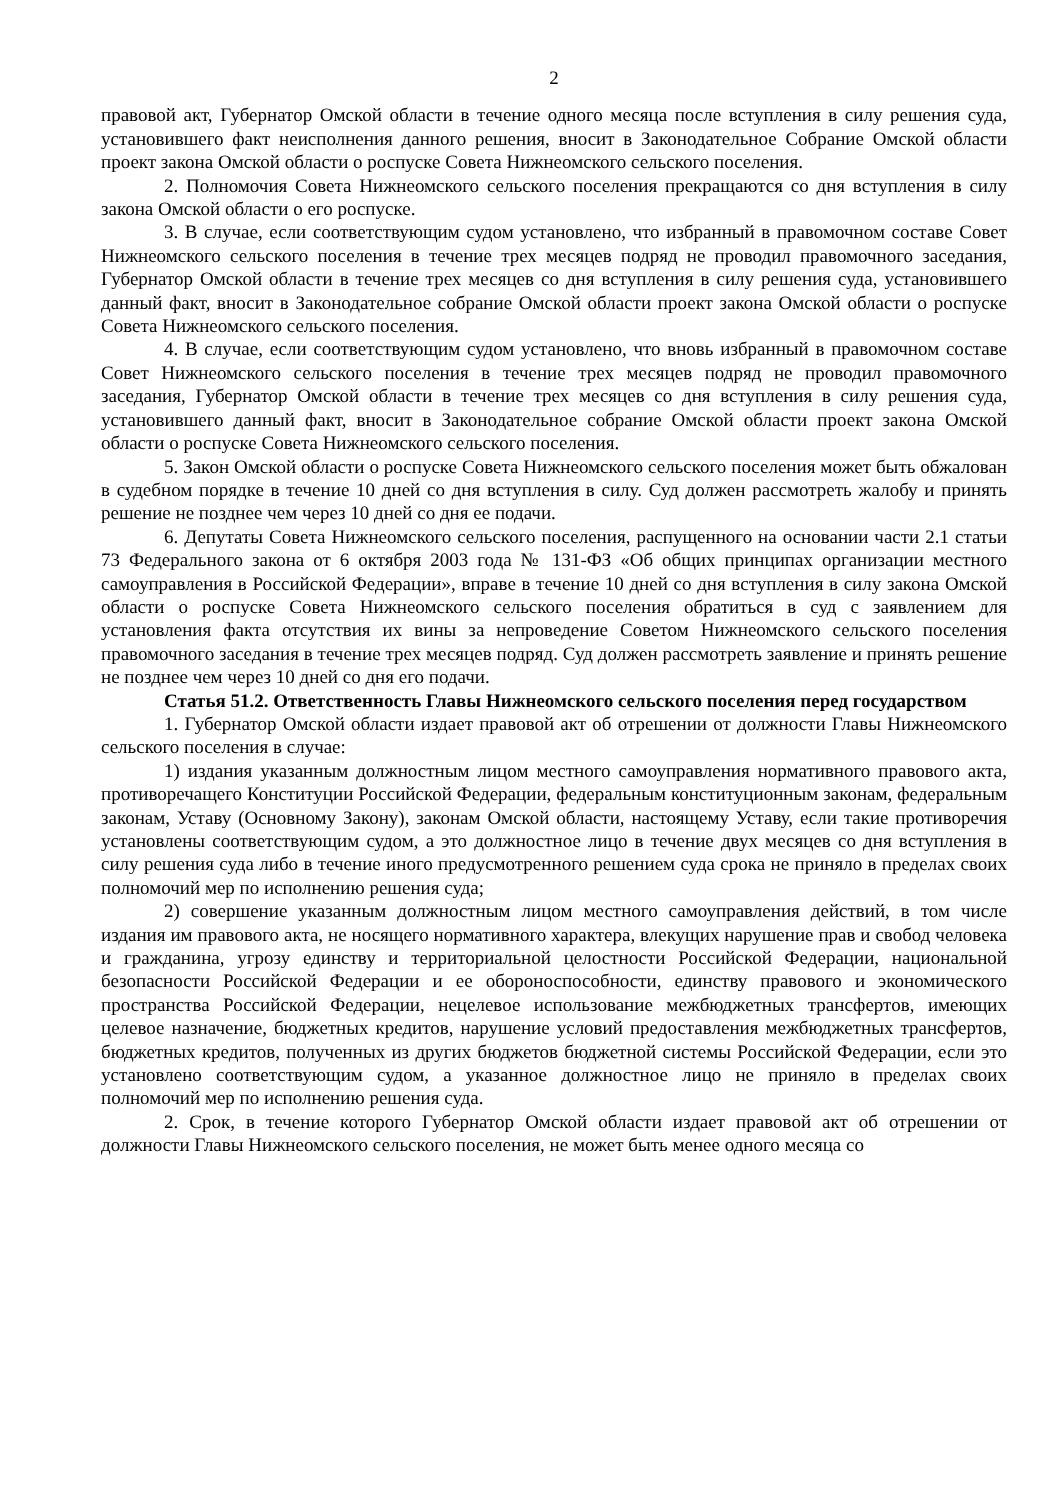2
правовой акт, Губернатор Омской области в течение одного месяца после вступления в силу решения суда, установившего факт неисполнения данного решения, вносит в Законодательное Собрание Омской области проект закона Омской области о роспуске Совета Нижнеомского сельского поселения.
2. Полномочия Совета Нижнеомского сельского поселения прекращаются со дня вступления в силу закона Омской области о его роспуске.
3. В случае, если соответствующим судом установлено, что избранный в правомочном составе Совет Нижнеомского сельского поселения в течение трех месяцев подряд не проводил правомочного заседания, Губернатор Омской области в течение трех месяцев со дня вступления в силу решения суда, установившего данный факт, вносит в Законодательное собрание Омской области проект закона Омской области о роспуске Совета Нижнеомского сельского поселения.
4. В случае, если соответствующим судом установлено, что вновь избранный в правомочном составе Совет Нижнеомского сельского поселения в течение трех месяцев подряд не проводил правомочного заседания, Губернатор Омской области в течение трех месяцев со дня вступления в силу решения суда, установившего данный факт, вносит в Законодательное собрание Омской области проект закона Омской области о роспуске Совета Нижнеомского сельского поселения.
5. Закон Омской области о роспуске Совета Нижнеомского сельского поселения может быть обжалован в судебном порядке в течение 10 дней со дня вступления в силу. Суд должен рассмотреть жалобу и принять решение не позднее чем через 10 дней со дня ее подачи.
6. Депутаты Совета Нижнеомского сельского поселения, распущенного на основании части 2.1 статьи 73 Федерального закона от 6 октября 2003 года № 131-ФЗ «Об общих принципах организации местного самоуправления в Российской Федерации», вправе в течение 10 дней со дня вступления в силу закона Омской области о роспуске Совета Нижнеомского сельского поселения обратиться в суд с заявлением для установления факта отсутствия их вины за непроведение Советом Нижнеомского сельского поселения правомочного заседания в течение трех месяцев подряд. Суд должен рассмотреть заявление и принять решение не позднее чем через 10 дней со дня его подачи.
Статья 51.2. Ответственность Главы Нижнеомского сельского поселения перед государством
1. Губернатор Омской области издает правовой акт об отрешении от должности Главы Нижнеомского сельского поселения в случае:
1) издания указанным должностным лицом местного самоуправления нормативного правового акта, противоречащего Конституции Российской Федерации, федеральным конституционным законам, федеральным законам, Уставу (Основному Закону), законам Омской области, настоящему Уставу, если такие противоречия установлены соответствующим судом, а это должностное лицо в течение двух месяцев со дня вступления в силу решения суда либо в течение иного предусмотренного решением суда срока не приняло в пределах своих полномочий мер по исполнению решения суда;
2) совершение указанным должностным лицом местного самоуправления действий, в том числе издания им правового акта, не носящего нормативного характера, влекущих нарушение прав и свобод человека и гражданина, угрозу единству и территориальной целостности Российской Федерации, национальной безопасности Российской Федерации и ее обороноспособности, единству правового и экономического пространства Российской Федерации, нецелевое использование межбюджетных трансфертов, имеющих целевое назначение, бюджетных кредитов, нарушение условий предоставления межбюджетных трансфертов, бюджетных кредитов, полученных из других бюджетов бюджетной системы Российской Федерации, если это установлено соответствующим судом, а указанное должностное лицо не приняло в пределах своих полномочий мер по исполнению решения суда.
2. Срок, в течение которого Губернатор Омской области издает правовой акт об отрешении от должности Главы Нижнеомского сельского поселения, не может быть менее одного месяца со